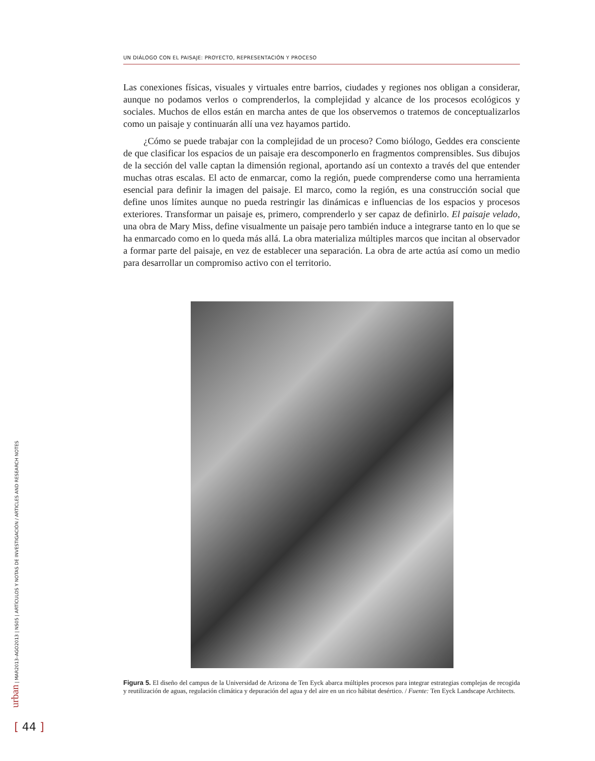UN DIÁLOGO CON EL PAISAJE: PROYECTO, REPRESENTACIÓN Y PROCESO
Las conexiones físicas, visuales y virtuales entre barrios, ciudades y regiones nos obligan a considerar, aunque no podamos verlos o comprenderlos, la complejidad y alcance de los procesos ecológicos y sociales. Muchos de ellos están en marcha antes de que los observemos o tratemos de conceptualizarlos como un paisaje y continuarán allí una vez hayamos partido.
¿Cómo se puede trabajar con la complejidad de un proceso? Como biólogo, Geddes era consciente de que clasificar los espacios de un paisaje era descomponerlo en fragmentos comprensibles. Sus dibujos de la sección del valle captan la dimensión regional, aportando así un contexto a través del que entender muchas otras escalas. El acto de enmarcar, como la región, puede comprenderse como una herramienta esencial para definir la imagen del paisaje. El marco, como la región, es una construcción social que define unos límites aunque no pueda restringir las dinámicas e influencias de los espacios y procesos exteriores. Transformar un paisaje es, primero, comprenderlo y ser capaz de definirlo. El paisaje velado, una obra de Mary Miss, define visualmente un paisaje pero también induce a integrarse tanto en lo que se ha enmarcado como en lo queda más allá. La obra materializa múltiples marcos que incitan al observador a formar parte del paisaje, en vez de establecer una separación. La obra de arte actúa así como un medio para desarrollar un compromiso activo con el territorio.
Figura 5. El diseño del campus de la Universidad de Arizona de Ten Eyck abarca múltiples procesos para integrar estrategias complejas de recogida y reutilización de aguas, regulación climática y depuración del agua y del aire en un rico hábitat desértico. / Fuente: Ten Eyck Landscape Architects.
urban | MAR2013–AGO2013 | NS05 | ARTÍCULOS Y NOTAS DE INVESTIGACIÓN / ARTICLES AND RESEARCH NOTES
[ 44 ]